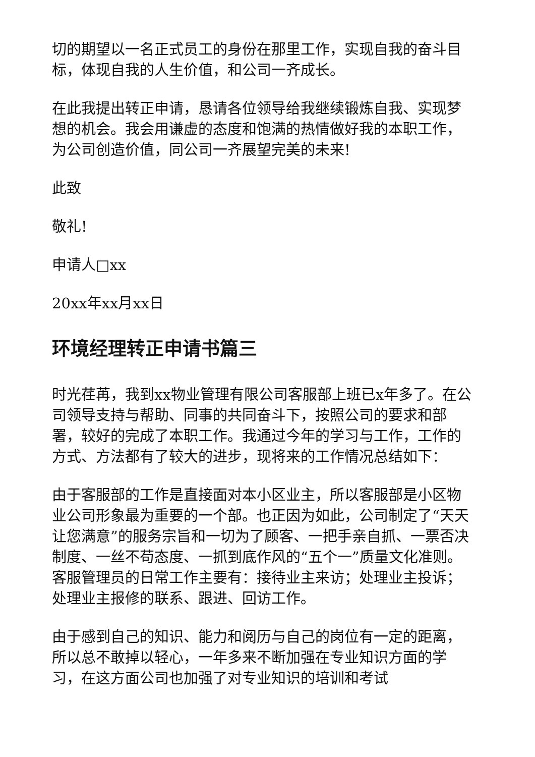切的期望以一名正式员工的身份在那里工作，实现自我的奋斗目标，体现自我的人生价值，和公司一齐成长。
在此我提出转正申请，恳请各位领导给我继续锻炼自我、实现梦想的机会。我会用谦虚的态度和饱满的热情做好我的本职工作，为公司创造价值，同公司一齐展望完美的未来!
此致
敬礼!
申请人□xx
20xx年xx月xx日
环境经理转正申请书篇三
时光荏苒，我到xx物业管理有限公司客服部上班已x年多了。在公司领导支持与帮助、同事的共同奋斗下，按照公司的要求和部署，较好的完成了本职工作。我通过今年的学习与工作，工作的方式、方法都有了较大的进步，现将来的工作情况总结如下：
由于客服部的工作是直接面对本小区业主，所以客服部是小区物业公司形象最为重要的一个部。也正因为如此，公司制定了“天天让您满意”的服务宗旨和一切为了顾客、一把手亲自抓、一票否决制度、一丝不苟态度、一抓到底作风的“五个一”质量文化准则。客服管理员的日常工作主要有：接待业主来访；处理业主投诉；处理业主报修的联系、跟进、回访工作。
由于感到自己的知识、能力和阅历与自己的岗位有一定的距离，所以总不敢掉以轻心，一年多来不断加强在专业知识方面的学习，在这方面公司也加强了对专业知识的培训和考试